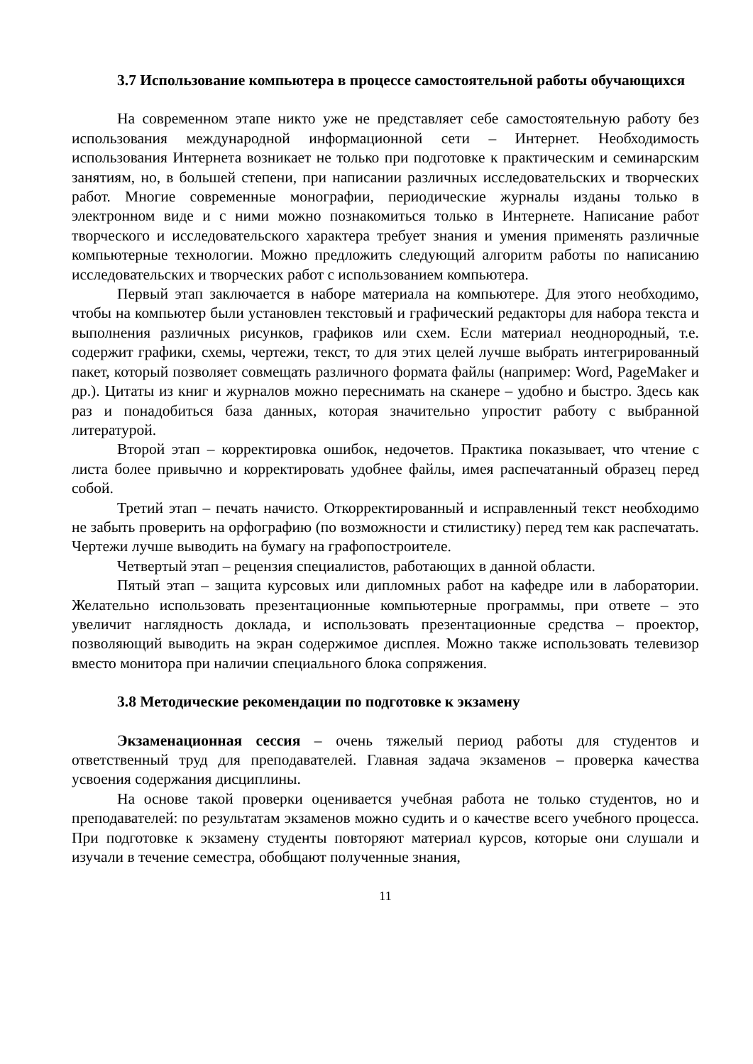3.7 Использование компьютера в процессе самостоятельной работы обучающихся
На современном этапе никто уже не представляет себе самостоятельную работу без использования международной информационной сети – Интернет. Необходимость использования Интернета возникает не только при подготовке к практическим и семинарским занятиям, но, в большей степени, при написании различных исследовательских и творческих работ. Многие современные монографии, периодические журналы изданы только в электронном виде и с ними можно познакомиться только в Интернете. Написание работ творческого и исследовательского характера требует знания и умения применять различные компьютерные технологии. Можно предложить следующий алгоритм работы по написанию исследовательских и творческих работ с использованием компьютера.
Первый этап заключается в наборе материала на компьютере. Для этого необходимо, чтобы на компьютер были установлен текстовый и графический редакторы для набора текста и выполнения различных рисунков, графиков или схем. Если материал неоднородный, т.е. содержит графики, схемы, чертежи, текст, то для этих целей лучше выбрать интегрированный пакет, который позволяет совмещать различного формата файлы (например: Word, PageMaker и др.). Цитаты из книг и журналов можно переснимать на сканере – удобно и быстро. Здесь как раз и понадобиться база данных, которая значительно упростит работу с выбранной литературой.
Второй этап – корректировка ошибок, недочетов. Практика показывает, что чтение с листа более привычно и корректировать удобнее файлы, имея распечатанный образец перед собой.
Третий этап – печать начисто. Откорректированный и исправленный текст необходимо не забыть проверить на орфографию (по возможности и стилистику) перед тем как распечатать. Чертежи лучше выводить на бумагу на графопостроителе.
Четвертый этап – рецензия специалистов, работающих в данной области.
Пятый этап – защита курсовых или дипломных работ на кафедре или в лаборатории. Желательно использовать презентационные компьютерные программы, при ответе – это увеличит наглядность доклада, и использовать презентационные средства – проектор, позволяющий выводить на экран содержимое дисплея. Можно также использовать телевизор вместо монитора при наличии специального блока сопряжения.
3.8 Методические рекомендации по подготовке к экзамену
Экзаменационная сессия – очень тяжелый период работы для студентов и ответственный труд для преподавателей. Главная задача экзаменов – проверка качества усвоения содержания дисциплины.
На основе такой проверки оценивается учебная работа не только студентов, но и преподавателей: по результатам экзаменов можно судить и о качестве всего учебного процесса. При подготовке к экзамену студенты повторяют материал курсов, которые они слушали и изучали в течение семестра, обобщают полученные знания,
11